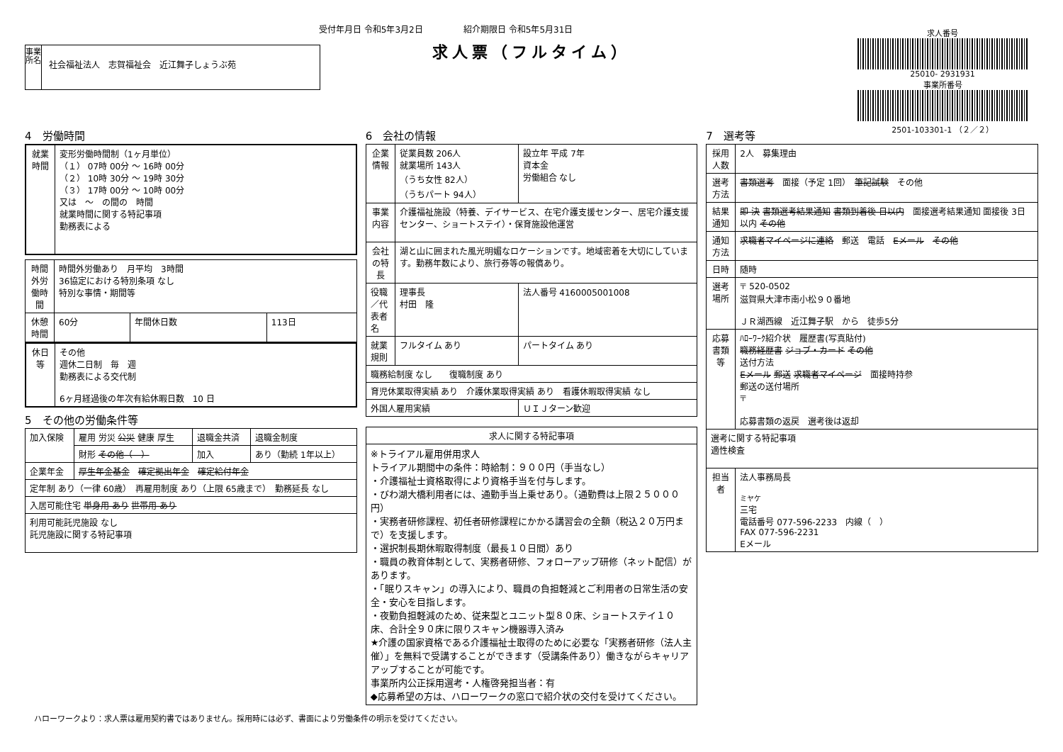受付年月日 令和5年3月2日 紹介期限日 令和5年5月31日
求人票（フルタイム）
事業所名
社会福祉法人　志賀福祉会　近江舞子しょうぶ苑
求人番号
25010- 2931931
事業所番号
2501-103301-1 （２／２）
4　労働時間
| 就業時間 | 変形労働時間制（1ヶ月単位） （１） 07時 00分 ～ 16時 00分 （２） 10時 30分 ～ 19時 30分 （３） 17時 00分 ～ 10時 00分 又は ～ の間の 時間 就業時間に関する特記事項 勤務表による |
| 時間外労働時間 | 時間外労働あり 月平均 3時間 36協定における特別条項 なし 特別な事情・期間等 | | |
| 休憩時間 | 60分 | 年間休日数 | 113日 |
| 休日等 | その他 週休二日制 毎 週 勤務表による交代制 6ヶ月経過後の年次有給休暇日数 10 日 |
5　その他の労働条件等
| 加入保険 | 雇用 労災 公災 健康 厚生 | 退職金共済 | 退職金制度 |
| | 財形 その他（ ） | 加入 | あり（勤続 1年以上） |
| 企業年金 | 厚生年金基金 確定拠出年金 確定給付年金 | | |
| 定年制 あり（一律 60歳） 再雇用制度 あり（上限 65歳まで） 勤務延長 なし | | | |
| 入居可能住宅 単身用 あり 世帯用 あり | | | |
| 利用可能託児施設 なし 託児施設に関する特記事項 | | | |
6　会社の情報
| 企業情報 | 従業員数 206人 就業場所 143人 （うち女性 82人） （うちパート 94人） | 設立年 平成 7年 資本金 労働組合 なし |
| 事業内容 | 介護福祉施設（特養、デイサービス、在宅介護支援センター、居宅介護支援センター、ショートステイ）・保育施設他運営 | |
| 会社の特長 | 湖と山に囲まれた風光明媚なロケーションです。地域密着を大切にしています。勤務年数により、旅行券等の報償あり。 | |
| 役職／代表者名 | 理事長 村田 隆 | 法人番号 4160005001008 |
| 就業規則 | フルタイム あり | パートタイム あり |
| 職務給制度 なし 復職制度 あり | | |
| 育児休業取得実績 あり 介護休業取得実績 あり 看護休暇取得実績 なし | | |
| 外国人雇用実績 | | ＵＩＪターン歓迎 |
| 求人に関する特記事項 |
| --- |
| ※トライアル雇用併用求人 トライアル期間中の条件：時給制：９００円（手当なし） ・介護福祉士資格取得により資格手当を付与します。 ・びわ湖大橋利用者には、通勤手当上乗せあり。（通勤費は上限２５０００円） ・実務者研修課程、初任者研修課程にかかる講習会の全額（税込２０万円まで）を支援します。 ・選択制長期休暇取得制度（最長１０日間）あり ・職員の教育体制として、実務者研修、フォローアップ研修（ネット配信）があります。 ・「眠りスキャン」の導入により、職員の負担軽減とご利用者の日常生活の安全・安心を目指します。 ・夜勤負担軽減のため、従来型とユニット型８０床、ショートステイ１０床、合計全９０床に限りスキャン機器導入済み ★介護の国家資格である介護福祉士取得のために必要な「実務者研修（法人主催）」を無料で受講することができます（受講条件あり）働きながらキャリアアップすることが可能です。 事業所内公正採用選考・人権啓発担当者：有 ◆応募希望の方は、ハローワークの窓口で紹介状の交付を受けてください。 |
7　選考等
| 採用人数 | 2人 募集理由 |
| 選考方法 | 書類選考 面接（予定 1回） 筆記試験 その他 |
| 結果通知 | 即 決 書類選考結果通知 書類到着後 日以内 面接選考結果通知 面接後 3日以内 その他 |
| 通知方法 | 求職者マイページに連絡 郵送 電話 Eメール その他 |
| 日時 | 随時 |
| 選考場所 | 〒 520-0502 滋賀県大津市南小松９０番地 ＪＲ湖西線 近江舞子駅 から 徒歩5分 |
| 応募書類等 | ﾊﾛｰﾜｰｸ紹介状 履歴書(写真貼付) 職務経歴書 ジョブ・カード その他 送付方法 Eメール 郵送 求職者マイページ 面接時持参 郵送の送付場所 〒 応募書類の返戻 選考後は返却 |
| 選考に関する特記事項 適性検査 | |
| 担当者 | 法人事務局長 ミヤケ 三宅 電話番号 077-596-2233 内線（ ） FAX 077-596-2231 Eメール |
ハローワークより：求人票は雇用契約書ではありません。採用時には必ず、書面により労働条件の明示を受けてください。